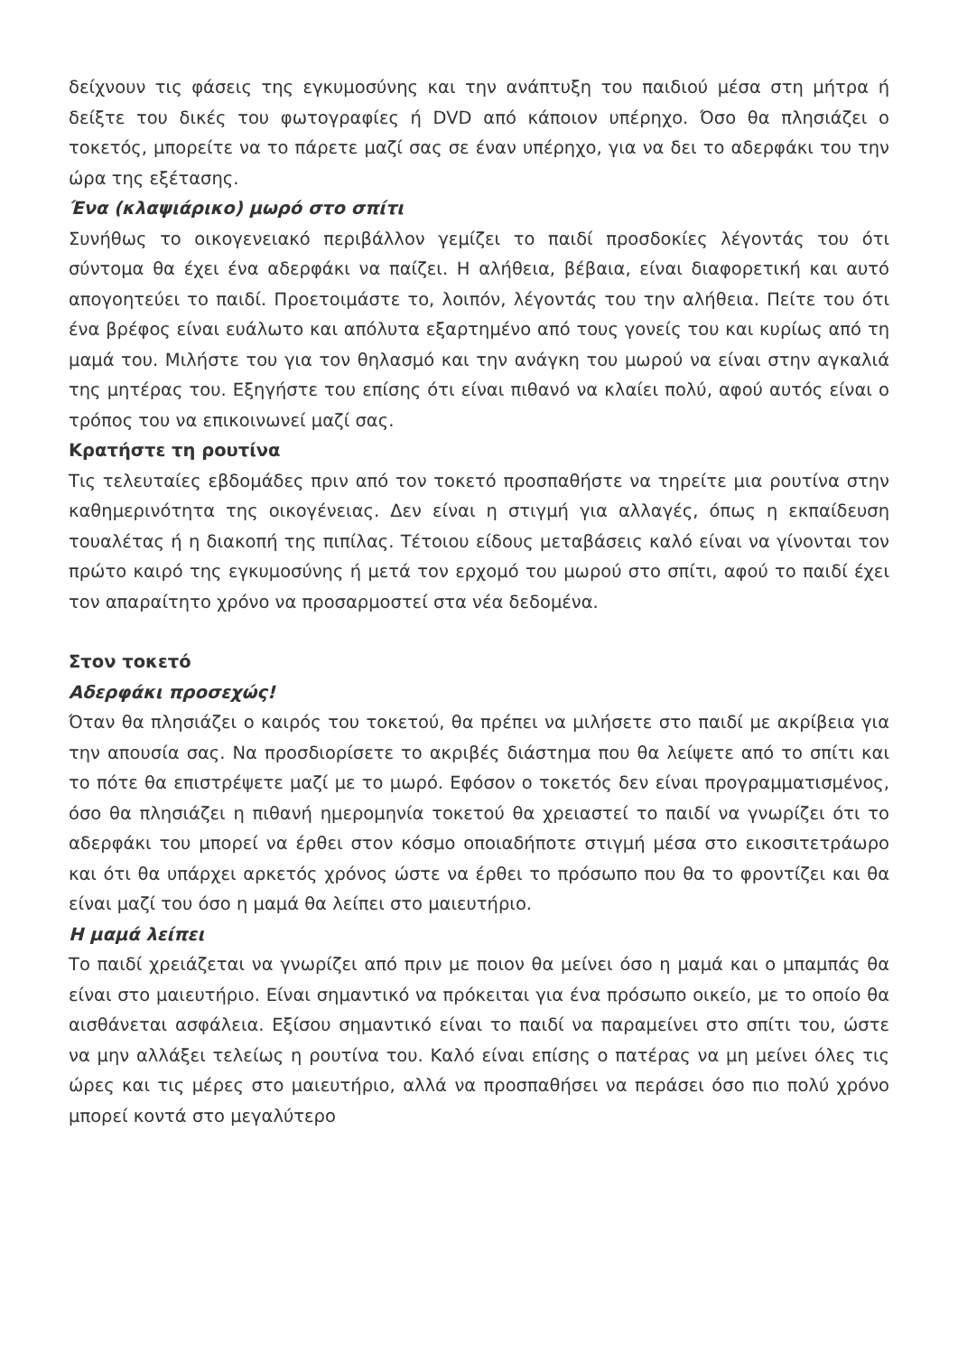δείχνουν τις φάσεις της εγκυμοσύνης και την ανάπτυξη του παιδιού μέσα στη μήτρα ή δείξτε του δικές του φωτογραφίες ή DVD από κάποιον υπέρηχο. Όσο θα πλησιάζει ο τοκετός, μπορείτε να το πάρετε μαζί σας σε έναν υπέρηχο, για να δει το αδερφάκι του την ώρα της εξέτασης.
Ένα (κλαψιάρικο) μωρό στο σπίτι
Συνήθως το οικογενειακό περιβάλλον γεμίζει το παιδί προσδοκίες λέγοντάς του ότι σύντομα θα έχει ένα αδερφάκι να παίζει. Η αλήθεια, βέβαια, είναι διαφορετική και αυτό απογοητεύει το παιδί. Προετοιμάστε το, λοιπόν, λέγοντάς του την αλήθεια. Πείτε του ότι ένα βρέφος είναι ευάλωτο και απόλυτα εξαρτημένο από τους γονείς του και κυρίως από τη μαμά του. Μιλήστε του για τον θηλασμό και την ανάγκη του μωρού να είναι στην αγκαλιά της μητέρας του. Εξηγήστε του επίσης ότι είναι πιθανό να κλαίει πολύ, αφού αυτός είναι ο τρόπος του να επικοινωνεί μαζί σας.
Κρατήστε τη ρουτίνα
Τις τελευταίες εβδομάδες πριν από τον τοκετό προσπαθήστε να τηρείτε μια ρουτίνα στην καθημερινότητα της οικογένειας. Δεν είναι η στιγμή για αλλαγές, όπως η εκπαίδευση τουαλέτας ή η διακοπή της πιπίλας. Τέτοιου είδους μεταβάσεις καλό είναι να γίνονται τον πρώτο καιρό της εγκυμοσύνης ή μετά τον ερχομό του μωρού στο σπίτι, αφού το παιδί έχει τον απαραίτητο χρόνο να προσαρμοστεί στα νέα δεδομένα.
Στον τοκετό
Αδερφάκι προσεχώς!
Όταν θα πλησιάζει ο καιρός του τοκετού, θα πρέπει να μιλήσετε στο παιδί με ακρίβεια για την απουσία σας. Να προσδιορίσετε το ακριβές διάστημα που θα λείψετε από το σπίτι και το πότε θα επιστρέψετε μαζί με το μωρό. Εφόσον ο τοκετός δεν είναι προγραμματισμένος, όσο θα πλησιάζει η πιθανή ημερομηνία τοκετού θα χρειαστεί το παιδί να γνωρίζει ότι το αδερφάκι του μπορεί να έρθει στον κόσμο οποιαδήποτε στιγμή μέσα στο εικοσιτετράωρο και ότι θα υπάρχει αρκετός χρόνος ώστε να έρθει το πρόσωπο που θα το φροντίζει και θα είναι μαζί του όσο η μαμά θα λείπει στο μαιευτήριο.
Η μαμά λείπει
Το παιδί χρειάζεται να γνωρίζει από πριν με ποιον θα μείνει όσο η μαμά και ο μπαμπάς θα είναι στο μαιευτήριο. Είναι σημαντικό να πρόκειται για ένα πρόσωπο οικείο, με το οποίο θα αισθάνεται ασφάλεια. Εξίσου σημαντικό είναι το παιδί να παραμείνει στο σπίτι του, ώστε να μην αλλάξει τελείως η ρουτίνα του. Καλό είναι επίσης ο πατέρας να μη μείνει όλες τις ώρες και τις μέρες στο μαιευτήριο, αλλά να προσπαθήσει να περάσει όσο πιο πολύ χρόνο μπορεί κοντά στο μεγαλύτερο